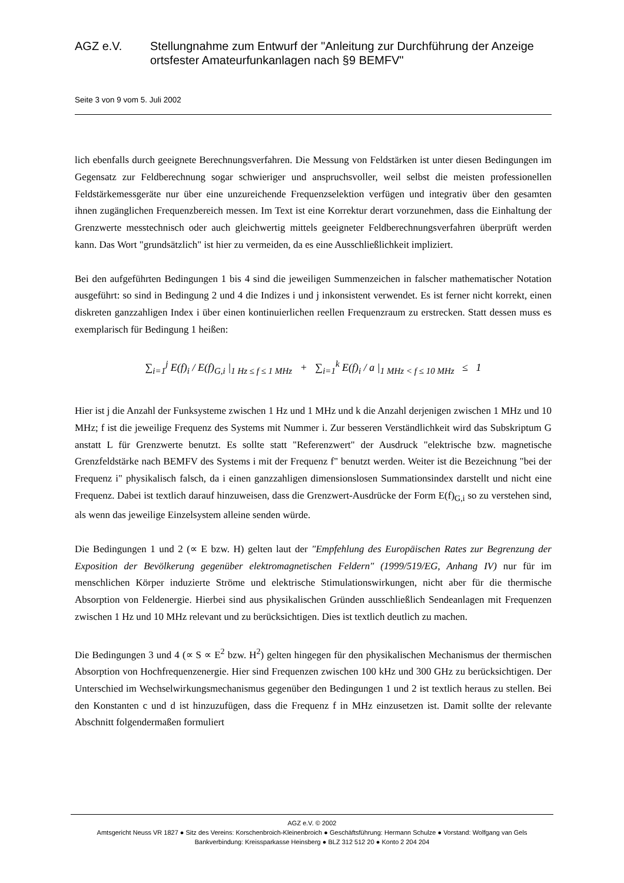AGZ e.V. Stellungnahme zum Entwurf der "Anleitung zur Durchführung der Anzeige ortsfester Amateurfunkanlagen nach §9 BEMFV"
Seite 3 von 9 vom 5. Juli 2002
lich ebenfalls durch geeignete Berechnungsverfahren. Die Messung von Feldstärken ist unter diesen Bedingungen im Gegensatz zur Feldberechnung sogar schwieriger und anspruchsvoller, weil selbst die meisten professionellen Feldstärkemessgeräte nur über eine unzureichende Frequenzselektion verfügen und integrativ über den gesamten ihnen zugänglichen Frequenzbereich messen. Im Text ist eine Korrektur derart vorzunehmen, dass die Einhaltung der Grenzwerte messtechnisch oder auch gleichwertig mittels geeigneter Feldberechnungsverfahren überprüft werden kann. Das Wort "grundsätzlich" ist hier zu vermeiden, da es eine Ausschließlichkeit impliziert.
Bei den aufgeführten Bedingungen 1 bis 4 sind die jeweiligen Summenzeichen in falscher mathematischer Notation ausgeführt: so sind in Bedingung 2 und 4 die Indizes i und j inkonsistent verwendet. Es ist ferner nicht korrekt, einen diskreten ganzzahligen Index i über einen kontinuierlichen reellen Frequenzraum zu erstrecken. Statt dessen muss es exemplarisch für Bedingung 1 heißen:
∑<sub>i=1</sub><sup>j</sup> E(f)<sub>i</sub> / E(f)<sub>G,i</sub> |<sub>1 Hz ≤ f ≤ 1 MHz</sub> + ∑<sub>i=1</sub><sup>k</sup> E(f)<sub>i</sub> / a |<sub>1 MHz < f ≤ 10 MHz</sub> ≤ 1
Hier ist j die Anzahl der Funksysteme zwischen 1 Hz und 1 MHz und k die Anzahl derjenigen zwischen 1 MHz und 10 MHz; f ist die jeweilige Frequenz des Systems mit Nummer i. Zur besseren Verständlichkeit wird das Subskriptum G anstatt L für Grenzwerte benutzt. Es sollte statt "Referenzwert" der Ausdruck "elektrische bzw. magnetische Grenzfeldstärke nach BEMFV des Systems i mit der Frequenz f" benutzt werden. Weiter ist die Bezeichnung "bei der Frequenz i" physikalisch falsch, da i einen ganzzahligen dimensionslosen Summationsindex darstellt und nicht eine Frequenz. Dabei ist textlich darauf hinzuweisen, dass die Grenzwert-Ausdrücke der Form E(f)<sub>G,i</sub> so zu verstehen sind, als wenn das jeweilige Einzelsystem alleine senden würde.
Die Bedingungen 1 und 2 (∝ E bzw. H) gelten laut der "Empfehlung des Europäischen Rates zur Begrenzung der Exposition der Bevölkerung gegenüber elektromagnetischen Feldern" (1999/519/EG, Anhang IV) nur für im menschlichen Körper induzierte Ströme und elektrische Stimulationswirkungen, nicht aber für die thermische Absorption von Feldenergie. Hierbei sind aus physikalischen Gründen ausschließlich Sendeanlagen mit Frequenzen zwischen 1 Hz und 10 MHz relevant und zu berücksichtigen. Dies ist textlich deutlich zu machen.
Die Bedingungen 3 und 4 (∝ S ∝ E<sup>2</sup> bzw. H<sup>2</sup>) gelten hingegen für den physikalischen Mechanismus der thermischen Absorption von Hochfrequenzenergie. Hier sind Frequenzen zwischen 100 kHz und 300 GHz zu berücksichtigen. Der Unterschied im Wechselwirkungsmechanismus gegenüber den Bedingungen 1 und 2 ist textlich heraus zu stellen. Bei den Konstanten c und d ist hinzuzufügen, dass die Frequenz f in MHz einzusetzen ist. Damit sollte der relevante Abschnitt folgendermaßen formuliert
AGZ e.V. © 2002
Amtsgericht Neuss VR 1827 ● Sitz des Vereins: Korschenbroich-Kleinenbroich ● Geschäftsführung: Hermann Schulze ● Vorstand: Wolfgang van Gels
Bankverbindung: Kreissparkasse Heinsberg ● BLZ 312 512 20 ● Konto 2 204 204